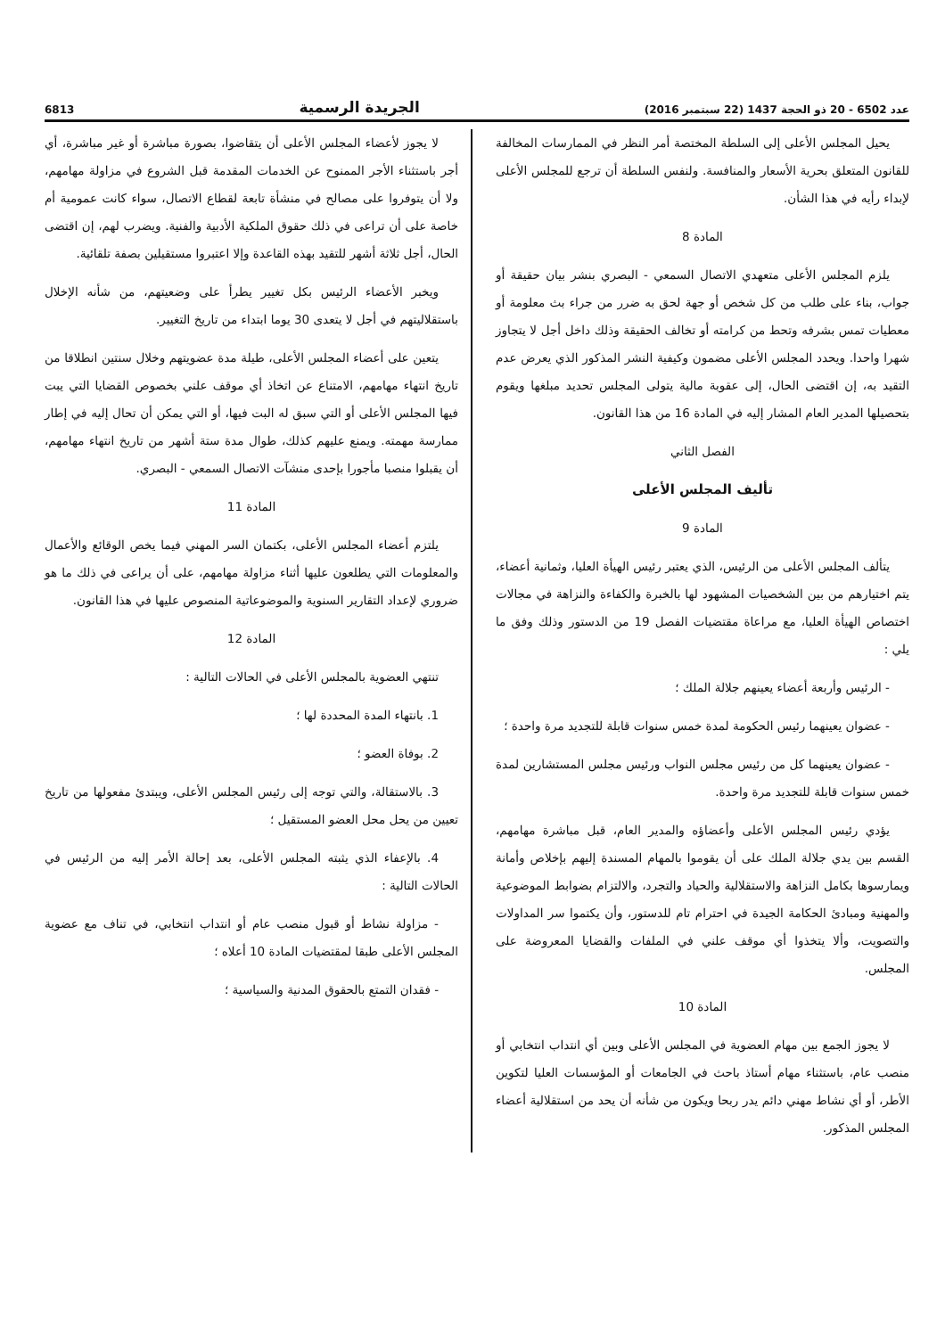عدد 6502 - 20 ذو الحجة 1437 (22 سبتمبر 2016) الجريدة الرسمية 6813
يحيل المجلس الأعلى إلى السلطة المختصة أمر النظر في الممارسات المخالفة للقانون المتعلق بحرية الأسعار والمنافسة. ولنفس السلطة أن ترجع للمجلس الأعلى لإبداء رأيه في هذا الشأن.
المادة 8
يلزم المجلس الأعلى متعهدي الاتصال السمعي - البصري بنشر بيان حقيقة أو جواب، بناء على طلب من كل شخص أو جهة لحق به ضرر من جراء بث معلومة أو معطيات تمس بشرفه وتحط من كرامته أو تخالف الحقيقة وذلك داخل أجل لا يتجاوز شهرا واحدا. ويحدد المجلس الأعلى مضمون وكيفية النشر المذكور الذي يعرض عدم التقيد به، إن اقتضى الحال، إلى عقوبة مالية يتولى المجلس تحديد مبلغها ويقوم بتحصيلها المدير العام المشار إليه في المادة 16 من هذا القانون.
الفصل الثاني
تأليف المجلس الأعلى
المادة 9
يتألف المجلس الأعلى من الرئيس، الذي يعتبر رئيس الهيأة العليا، وثمانية أعضاء، يتم اختيارهم من بين الشخصيات المشهود لها بالخبرة والكفاءة والنزاهة في مجالات اختصاص الهيأة العليا، مع مراعاة مقتضيات الفصل 19 من الدستور وذلك وفق ما يلي :
- الرئيس وأربعة أعضاء يعينهم جلالة الملك ؛
- عضوان يعينهما رئيس الحكومة لمدة خمس سنوات قابلة للتجديد مرة واحدة ؛
- عضوان يعينهما كل من رئيس مجلس النواب ورئيس مجلس المستشارين لمدة خمس سنوات قابلة للتجديد مرة واحدة.
يؤدي رئيس المجلس الأعلى وأعضاؤه والمدير العام، قبل مباشرة مهامهم، القسم بين يدي جلالة الملك على أن يقوموا بالمهام المسندة إليهم بإخلاص وأمانة ويمارسوها بكامل النزاهة والاستقلالية والحياد والتجرد، والالتزام بضوابط الموضوعية والمهنية ومبادئ الحكامة الجيدة في احترام تام للدستور، وأن يكتموا سر المداولات والتصويت، وألا يتخذوا أي موقف علني في الملفات والقضايا المعروضة على المجلس.
المادة 10
لا يجوز الجمع بين مهام العضوية في المجلس الأعلى وبين أي انتداب انتخابي أو منصب عام، باستثناء مهام أستاذ باحث في الجامعات أو المؤسسات العليا لتكوين الأطر، أو أي نشاط مهني دائم يدر ربحا ويكون من شأنه أن يحد من استقلالية أعضاء المجلس المذكور.
لا يجوز لأعضاء المجلس الأعلى أن يتقاضوا، بصورة مباشرة أو غير مباشرة، أي أجر باستثناء الأجر الممنوح عن الخدمات المقدمة قبل الشروع في مزاولة مهامهم، ولا أن يتوفروا على مصالح في منشأة تابعة لقطاع الاتصال، سواء كانت عمومية أم خاصة على أن تراعى في ذلك حقوق الملكية الأدبية والفنية. ويضرب لهم، إن اقتضى الحال، أجل ثلاثة أشهر للتقيد بهذه القاعدة وإلا اعتبروا مستقيلين بصفة تلقائية.
ويخبر الأعضاء الرئيس بكل تغيير يطرأ على وضعيتهم، من شأنه الإخلال باستقلاليتهم في أجل لا يتعدى 30 يوما ابتداء من تاريخ التغيير.
يتعين على أعضاء المجلس الأعلى، طيلة مدة عضويتهم وخلال سنتين انطلاقا من تاريخ انتهاء مهامهم، الامتناع عن اتخاذ أي موقف علني بخصوص القضايا التي يبت فيها المجلس الأعلى أو التي سبق له البت فيها، أو التي يمكن أن تحال إليه في إطار ممارسة مهمته. ويمنع عليهم كذلك، طوال مدة ستة أشهر من تاريخ انتهاء مهامهم، أن يقبلوا منصبا مأجورا بإحدى منشآت الاتصال السمعي - البصري.
المادة 11
يلتزم أعضاء المجلس الأعلى، بكتمان السر المهني فيما يخص الوقائع والأعمال والمعلومات التي يطلعون عليها أثناء مزاولة مهامهم، على أن يراعى في ذلك ما هو ضروري لإعداد التقارير السنوية والموضوعاتية المنصوص عليها في هذا القانون.
المادة 12
تنتهي العضوية بالمجلس الأعلى في الحالات التالية :
1. بانتهاء المدة المحددة لها ؛
2. بوفاة العضو ؛
3. بالاستقالة، والتي توجه إلى رئيس المجلس الأعلى، ويبتدئ مفعولها من تاريخ تعيين من يحل محل العضو المستقيل ؛
4. بالإعفاء الذي يثبته المجلس الأعلى، بعد إحالة الأمر إليه من الرئيس في الحالات التالية :
- مزاولة نشاط أو قبول منصب عام أو انتداب انتخابي، في تناف مع عضوية المجلس الأعلى طبقا لمقتضيات المادة 10 أعلاه ؛
- فقدان التمتع بالحقوق المدنية والسياسية ؛